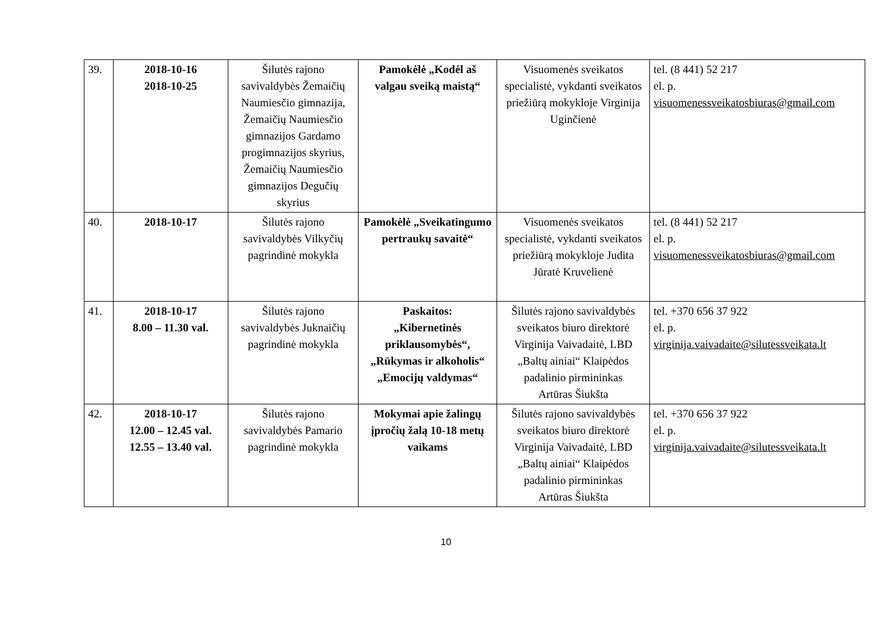| 39. | 2018-10-16 2018-10-25 | Šilutės rajono savivaldybės Žemaičių Naumiesčio gimnazija, Žemaičių Naumiesčio gimnazijos Gardamo progimnazijos skyrius, Žemaičių Naumiesčio gimnazijos Degučių skyrius | Pamokėlė „Kodėl aš valgau sveiką maistą“ | Visuomenės sveikatos specialistė, vykdanti sveikatos priežiūrą mokykloje Virginija Uginčienė | tel. (8 441) 52 217 el. p. visuomenessveikatosbiuras@gmail.com |
| 40. | 2018-10-17 | Šilutės rajono savivaldybės Vilkyčių pagrindinė mokykla | Pamokėlė „Sveikatingumo pertraukų savaitė“ | Visuomenės sveikatos specialistė, vykdanti sveikatos priežiūrą mokykloje Judita Jūratė Kruvelienė | tel. (8 441) 52 217 el. p. visuomenessveikatosbiuras@gmail.com |
| 41. | 2018-10-17 8.00 – 11.30 val. | Šilutės rajono savivaldybės Juknaičių pagrindinė mokykla | Paskaitos: „Kibernetinės priklausomybės“, „Rūkymas ir alkoholis“ „Emocijų valdymas“ | Šilutės rajono savivaldybės sveikatos biuro direktorė Virginija Vaivadaitė, LBD „Baltų ainiai“ Klaipėdos padalinio pirmininkas Artūras Šiukšta | tel. +370 656 37 922 el. p. virginija.vaivadaite@silutessveikata.lt |
| 42. | 2018-10-17 12.00 – 12.45 val. 12.55 – 13.40 val. | Šilutės rajono savivaldybės Pamario pagrindinė mokykla | Mokymai apie žalingų įpročių žalą 10-18 metų vaikams | Šilutės rajono savivaldybės sveikatos biuro direktorė Virginija Vaivadaitė, LBD „Baltų ainiai“ Klaipėdos padalinio pirmininkas Artūras Šiukšta | tel. +370 656 37 922 el. p. virginija.vaivadaite@silutessveikata.lt |
10